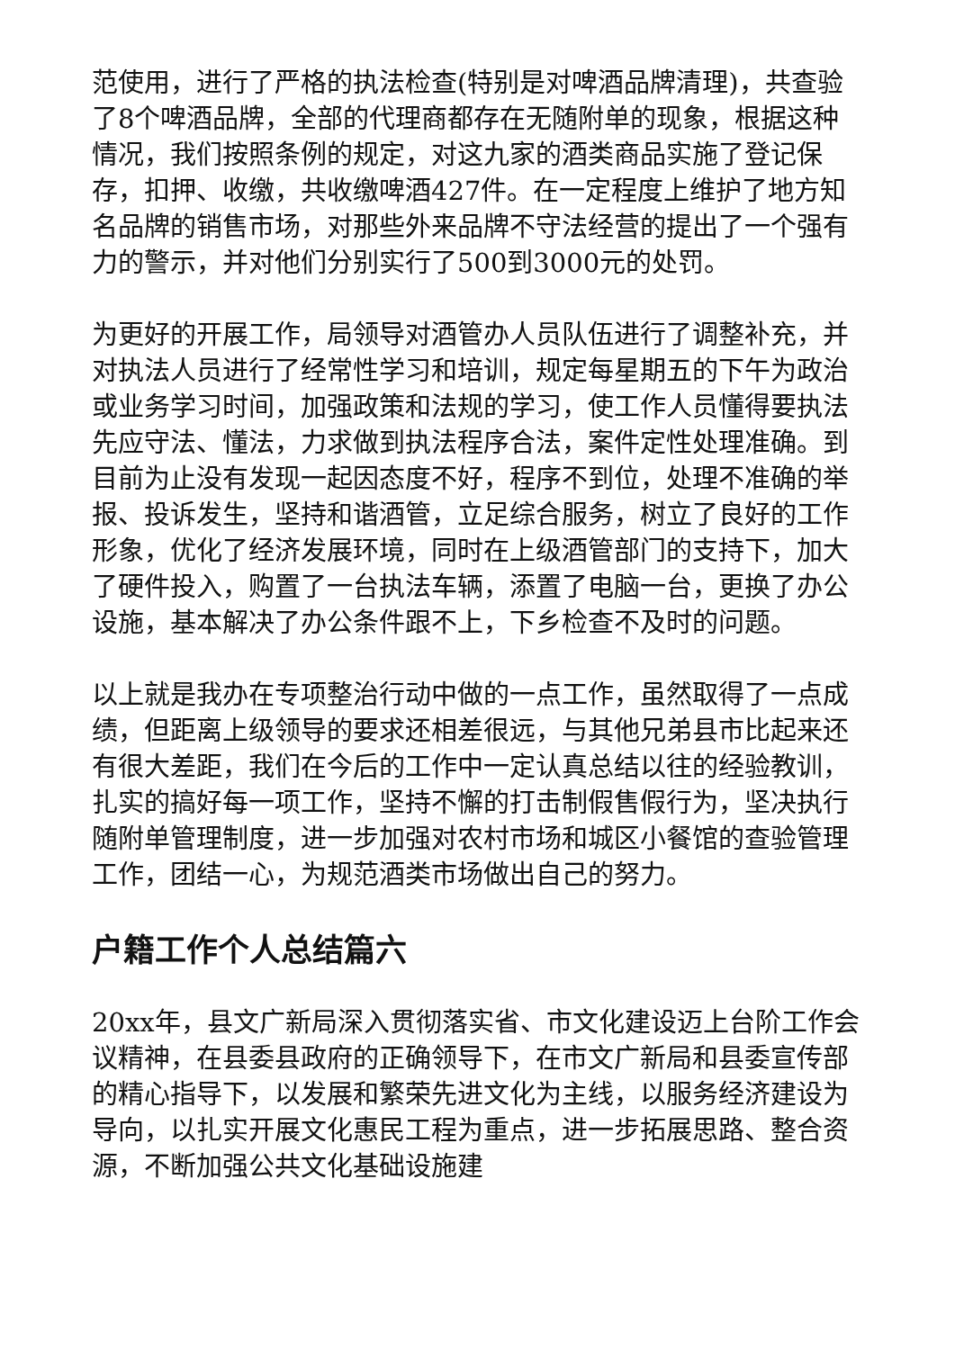范使用，进行了严格的执法检查(特别是对啤酒品牌清理)，共查验了8个啤酒品牌，全部的代理商都存在无随附单的现象，根据这种情况，我们按照条例的规定，对这九家的酒类商品实施了登记保存，扣押、收缴，共收缴啤酒427件。在一定程度上维护了地方知名品牌的销售市场，对那些外来品牌不守法经营的提出了一个强有力的警示，并对他们分别实行了500到3000元的处罚。
为更好的开展工作，局领导对酒管办人员队伍进行了调整补充，并对执法人员进行了经常性学习和培训，规定每星期五的下午为政治或业务学习时间，加强政策和法规的学习，使工作人员懂得要执法先应守法、懂法，力求做到执法程序合法，案件定性处理准确。到目前为止没有发现一起因态度不好，程序不到位，处理不准确的举报、投诉发生，坚持和谐酒管，立足综合服务，树立了良好的工作形象，优化了经济发展环境，同时在上级酒管部门的支持下，加大了硬件投入，购置了一台执法车辆，添置了电脑一台，更换了办公设施，基本解决了办公条件跟不上，下乡检查不及时的问题。
以上就是我办在专项整治行动中做的一点工作，虽然取得了一点成绩，但距离上级领导的要求还相差很远，与其他兄弟县市比起来还有很大差距，我们在今后的工作中一定认真总结以往的经验教训，扎实的搞好每一项工作，坚持不懈的打击制假售假行为，坚决执行随附单管理制度，进一步加强对农村市场和城区小餐馆的查验管理工作，团结一心，为规范酒类市场做出自己的努力。
户籍工作个人总结篇六
20xx年，县文广新局深入贯彻落实省、市文化建设迈上台阶工作会议精神，在县委县政府的正确领导下，在市文广新局和县委宣传部的精心指导下，以发展和繁荣先进文化为主线，以服务经济建设为导向，以扎实开展文化惠民工程为重点，进一步拓展思路、整合资源，不断加强公共文化基础设施建